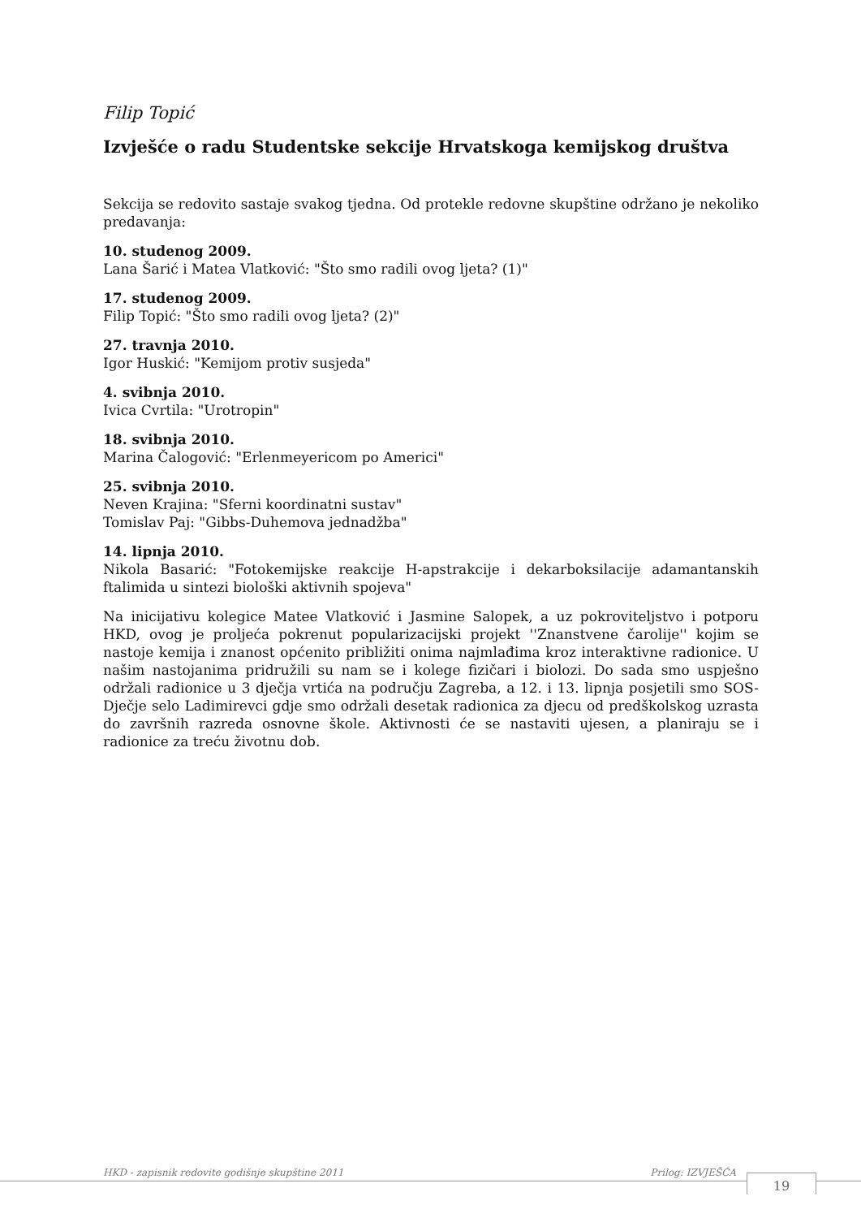Filip Topić
Izvješće o radu Studentske sekcije Hrvatskoga kemijskog društva
Sekcija se redovito sastaje svakog tjedna. Od protekle redovne skupštine održano je nekoliko predavanja:
10. studenog 2009.
Lana Šarić i Matea Vlatković: "Što smo radili ovog ljeta? (1)"
17. studenog 2009.
Filip Topić: "Što smo radili ovog ljeta? (2)"
27. travnja 2010.
Igor Huskić: "Kemijom protiv susjeda"
4. svibnja 2010.
Ivica Cvrtila: "Urotropin"
18. svibnja 2010.
Marina Čalogović: "Erlenmeyericom po Americi"
25. svibnja 2010.
Neven Krajina: "Sferni koordinatni sustav"
Tomislav Paj: "Gibbs-Duhemova jednadžba"
14. lipnja 2010.
Nikola Basarić: "Fotokemijske reakcije H-apstrakcije i dekarboksilacije adamantanskih ftalimida u sintezi biološki aktivnih spojeva"
Na inicijativu kolegice Matee Vlatković i Jasmine Salopek, a uz pokroviteljstvo i potporu HKD, ovog je proljeća pokrenut popularizacijski projekt ''Znanstvene čarolije'' kojim se nastoje kemija i znanost općenito približiti onima najmlađima kroz interaktivne radionice. U našim nastojanima pridružili su nam se i kolege fizičari i biolozi. Do sada smo uspješno održali radionice u 3 dječja vrtića na području Zagreba, a 12. i 13. lipnja posjetili smo SOS-Dječje selo Ladimirevci gdje smo održali desetak radionica za djecu od predškolskog uzrasta do završnih razreda osnovne škole. Aktivnosti će se nastaviti ujesen, a planiraju se i radionice za treću životnu dob.
HKD - zapisnik redovite godišnje skupštine 2011 Prilog: IZVJEŠĆA 19